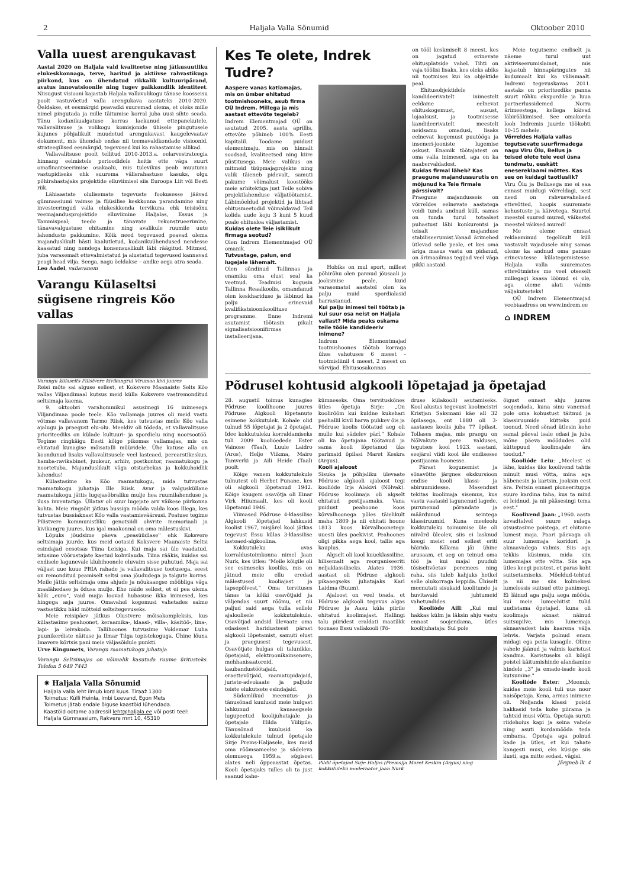2 Haljala Valla Sõnumid Oktoober 2010
Valla uuest arengukavast
Aastal 2020 on Haljala vald kvaliteetse ning jätkusuutliku elukeskkonnaga, terve, haritud ja aktiivse rahvastikuga piirkond, kus on ühendatud rikkalik kultuuripärand, avatus innovatsioonile ning tugev paikkondlik identiteet. Niisugust visiooni kajastab Haljala vallavolikogu tänase koosseisu poolt vastuvõetud valla arengukava aastateks 2010-2020. Öeldakse, et eesmärgid peavadki suuremad olema, et oleks mille nimel pingutada ja mille täitumise korral juba uusi sihte seada. Tänu kodanikualgatuse korras laekunud ettepanekutele, vallavalitsuse ja volikogu komisjonide ühisele pingutusele kujunes põhjalikult muudetud arengukavast kaugelevaatav dokument, mis ühendab endas nii teemavaldkondade visioonid, strateegilised eesmärgid, tegevused kui ka rahastamise allikad.
Vallavalitsuse poolt tellitud 2010-2013.a. eelarvestrateegia hinnang eelmistele perioodidele heitis ette väga suurt omafinantseerimise osakaalu, mis tulevikus peab muutuma vastupidiseks ehk suurema välisrahastuse kasuks, olgu põhirahastajaks projektide elluviimisel siis Euroopa Liit või Eesti riik.
Lähiaastate olulisemate tegevuste fookusesse jäävad gümnaasiumi vaimse ja füüsilise keskkonna parandamine ning investeeringud valla elukeskkonda tervikuna ehk teisisõnu veemajandusprojektide elluviimine Haljalas, Essus ja Tammispeal; teede ja tänavate rekonstrueerimine, tänavavalgustuse ehitamine ning avalikule ruumile uute lahenduste pakkumine. Kõik need tegevused peavad olema majanduslikult hästi kaalutletud, kodanikuühendused nendesse kaasatud ning nendega konsensuslikult läbi räägitud. Mitmed, juba varasemalt ettevalmistatud ja alustatud tegevused kannavad peagi head vilja. Seega, nagu öeldakse – andke aega atra seada.
Leo Aadel, vallavanem
Varangu Külaseltsi sügisene ringreis Kõo vallas
Varangu külaselts Pilistvere kivikangrul Virumaa kivi juures
Reisi mõte sai alguse sellest, et Koksvere Maanaiste Selts Kõo vallas Viljandimaal kutsus meid külla Koksvere vastremonditud seltsimaja kaema.
9. oktoobri varahommikul asusimegi 16 inimesega Viljandimaa poole teele. Kõo vallamaja juures oli meid vastu võtmas vallavanem Tarmo Riisk, kes tutvustas meile Kõo valla ajalugu ja praegust elu-olu. Meeldiv oli tõdeda, et vallavalitsuse prioriteediks on külade kultuuri- ja spordielu ning noorsootöö. Tegime ringkäigu Eesti kõige pikemas vallamajas, mis on ehitatud kunagise mõisatalli müüridele. Ühe katuse alla on koondunud lisaks vallavalitsusele veel lasteaed, perearstikeskus, hamba-ravikabinet, juuksur, arhiiv, postkontor, raamatukogu ja noortetuba. Majanduslikult väga otstarbekas ja kokkuhoidlik lahendus!
Külastasime ka Kõo raamatukogu, mida tutvustas raamatukogu juhataja Ille Riisk. Avar ja valgusküllane raamatukogu jättis lugejasõbraliku mulje hea ruumilahenduse ja ilusa inventariga. Üllatav oli suur lugejate arv väikese piirkonna kohta. Meie ringsõit jätkus bussiga mööda valda koos Illega, kes tutvustas bussiaknast Kõo valla vaatamisväärsusi. Peatuse tegime Pilistvere kommunistliku genotsiidi ohvrite memoriaali ja kivikangru juures, kus igal maakonnal on oma mälestuskivi.
Lõpuks jõudsime päeva „peasüüdlase" ehk Koksvere seltsimaja juurde, kus meid ootasid Koksvere Maanaiste Seltsi esindajad eesotsas Tiina Leisiga. Kui maja sai üle vaadatud, istusime võõrustajate kaetud kohvilauda. Tiina rääkis, kuidas sai endisele lagunevale klubihoonele eluvaim sisse puhutud. Maja sai väljast uue kuue PRIA rahade ja vallavalitsuse toetusega, seest on remonditud peamiselt seltsi oma jõududega ja talgute korras. Meile jättis seltsimaja oma ahjude ja nõukaaegse mööbliga väga maalähedase ja õdusa mulje. Ehe näide sellest, et ei pea olema kõik „euro", vaid majja loovad hubasuse ikka inimesed, kes hingega asja juures. Omavahel kogemusi vahetades saime vastastikku häid mõtteid seltsitegevuseks.
Meie reisipäev jätkus Olustvere mõisakompleksis, kus külastasime peahoonet, keraamika-, klaasi-, villa-, käsitöö-, lina-, lapi- ja leivakoda. Tallihoones tutvusime Voldemar Luha puunikerdiste näituse ja Ilmar Tilga topistekoguga. Ühine lõuna Imavere kõrtsis pani meie väljasõidule punkti.
Urve Kingumets, Varangu raamatukogu juhataja
Varangu Seltsimajas on võimalik kasutada ruume üritusteks. Telefon 5 649 7443
✷ Haljala Valla Sõnumid
Haljala valla leht ilmub kord kuus. Tiraaž 1300
Toimetus: Külli Heinla, Imbi Leevand, Egon Mets
Toimetus jätab endale õiguse kaastöid lühendada.
Kaastöid ootame aadressil leht@haljala.ee või posti teel: Haljala Gümnaasium, Rakvere mnt 10, 45310
Kes Te olete, Indrek Tudre?
Aaspere vanas katlamajas, mis on ümber ehitatud tootmishooneks, asub firma OÜ Indrem. Millega ja mis aastast ettevõte tegeleb?
Indrem Elementmajad OÜ on asutatud 2005. aasta aprillis, ettevõte põhineb 100% Eesti kapitalil. Toodame puidust elementmaju, mis on hinnalt soodsad, kvaliteetsed ning kiire püstitusega. Meie valikus on mitmeid tüüpmajaprojekte ning valik täieneb pidevalt, samuti pakume võimalust koostööks meie arhitektiga just Teile sobiva projektlahenduse väljatöötamist. Läbimõeldud projektid ja lihtsad ehitusmeetodid võimaldavad Teil kolida uude koju 3 kuni 5 kuud peale ehitusloa väljastamist.
Kuidas olete Teie isiklikult firmaga seotud?
Olen Indrem Elementmajad OÜ omanik.
Tutvustage, palun, end lugejale lähemalt.
Olen sündinud Tallinnas ja enamiku oma elust seal ka veetnud. Teadmisi kogusin Tallinna Reaalkoolis, omandanud olen keskhariduse ja läbinud ka palju erinevaid kvalifikatsioonikoolituse programme. Enne Indremi asutamist töötasin pikalt signalisatsioonifirmas installeerijana.
Hobiks on mul sport, millest põhirõhu olen pannud jõusaali ja jooksmise peale, kuid varasematel aastatel olen ka palju muid spordialasid harrastanud.
Kui palju inimesi teil töötab ja kui suur osa neist on Haljala vallast? Mida peaks oskama teile tööle kandideeriv inimene?
Indrem Elementmajad tootmishoones töötab korraga ühes vahetuses 6 meest – tootmisliinil 4 meest, 2 meest on värvijad. Ehitusosakonnas
on tööl keskmiselt 8 meest, kes on jagatud erinevate ehitusplatside vahel. Tihti on vaja töölisi lisaks, kes oleks abiks nii tootmises kui ka objektide peal.
Ehitusobjektidele kandideerivatelt inimestelt eeldame eelnevat ehituskogemust, ausust, lojaalsust, ja tootmisesse kandideerivatelt meestelt neidsamu omadusi, lisaks eelnevat kogemust puutööga ja inseneri-jooniste lugemise oskust. Enamik töötajatest on oma valla inimesed, aga on ka naabervaldadest.
Kuidas firmal läheb? Kas praegune majandussurutis on mõjunud ka Teie firmale pärssivalt?
Praegune majandusseis on võrreldes eelnevate aastatega veidi tunda andnud küll, samas on tunda turul totaalset puhastust läbi konkurentsi ja teisalt majanduse stabiliseerumist.Vanad ärimehed ütlevad selle peale, et kes oma äriga masus vastu on pidanud, on ärimaailmas tegijad veel väga pikki aastaid.
Meie tegutseme endiselt ja näeme turul uut aktiviseerumislainet, mis kajastub hinnapäringutes nii kodumaalt kui ka välismaalt. Indremi tegevuskavas 2011. aastaks on prioriteediks panna suurt rõhku ekspordile ja luua partnerlussidemed Norra ärimeestega, kellega käivad läbirääkimised. See omakorda loob Indremis juurde töökohti 10-15 mehele.
Võrreldes Haljala vallas tegutsevate suurfirmadega nagu Viru Õlu, Bellus ja teised olete teie veel üsna tundmatu, eeskätt enesereklaami mõttes. Kas see on kuidagi taotluslik?
Viru Õlu ja Bellusega me ei saa ennast muidugi võrreldagi, sest need on rahvusvahelised ettevõtted, hoopis suuremate kohustuste ja käivetega. Suurtel meestel suured mured, väikestel meestel väiksed mured!
Me oleme ennast reklaaminud tegelikult küll vastavalt vajadusele ning samas oleme ka andnud oma panuse erinevatesse külategemistesse. Haljala valla suuremates ettevõtmistes me veel otseselt millegagi kaasa löönud ei ole, aga oleme alati valmis väljakutseteks!
OÜ Indrem Elementmajad veebiaadress on www.indrem.ee
⌂ INDREM
Põdrusel kohtusid algkooli lõpetajad ja õpetajad
28. augustil toimus kunagise Põdruse koolihoone juures Põdruse Algkooli lõpetanute esimene kokkutulek. Kohale olid tulnud 55 lõpetajat ja 2 õpetajat. Idee kokkutuleku korraldamiseks tuli 2009 koolióedede Ester Vainose (Taal), Luule Laidro (Aros), Helje Viikma, Maire Tamverki ja Aili Heide (Taal) poolt.
Kõige vanem kokkutulekule tulnutest oli Herbet Punane, kes oli algkooli lõpetanud 1942. Kõige kaugem osavõtja oli Einar Virk Hiiumaalt, kes oli kooli lõpetanud 1946.
Viimased Põdruse 4-klassilise Algkooli lõpetajad lahkusid koolist 1967, misjärel kool jätkas tegevust Essu külas 3-klassilise lasteaed-algkoolina.
Kokkutuleku avas korraldustoimkonna nimel Jaan Nurk, kes ütles: "Meile kõigile oli see esimeseks kooliks, mis on jätnud meie ellu eredad mälestused kooliajast ja lapsepõlvest." Oma tervituses tänas ta kõiki osavõtjaid ja väljendas suurt rõõmu, et nii paljud said aega tulla sellele ajaloolisele kokkutulekule. Osavõtjad andsid ülevaate oma edasisest haridusteest pärast algkooli lõpetamist, samuti elust ja praegusest tegevusest. Osavõtjate hulgas oli talunikke, õpetajaid, elektroonikainsenere, mehhanisaatoreid, kaubandustöötajaid, eraettevõtjaid, raamatupidajaid, juriste-advokaate ja paljude teiste elukutsete esindajaid.
Südamlikud meenutus- ja tänusõnad kuulusid meie hulgast lahkunud kauaaegsele lugupeetud koolijuhatajale ja õpetajale Hilda Viilipile. Tänusõnad kuulusid ka kokkutulekule tulnud õpetajale Sirje Prems-Haljasele, kes meid oma rõõmsameelse ja sädeleva olemusega 1959.a. sügisest alates neli õppeaastat õpetas. Kooli õpetajaks tulles oli ta just saanud kahe-
kümneseks. Oma tervituskõnes ütles õpetaja Sirje: „On koolirõõm kui kuldne kukehari paehallil kivil harva puhkev õis ja Põdruse koolis töötatud aeg oli mulle kui sädelev pärl." Kohale oli ka õpetajana töötanud ja sama kooli lõpetanud üks parimaid õpilasi Maret Keskra (Argus).
Kooli ajaloost
Sisuka ja põhjaliku ülevaate Põdruse algkooli ajaloost tegi koolióde Irja Alakivi (Nõlvak). Põdruse koolimaja oli algselt ehitatud postijaamaks. Vana puidust peahoone koos kõrvalhoonega põles täielikult maha 1809 ja nii ehitati hoone 1813 koos kõrvalhoonetega uuesti üles paekivist. Peahoones oligi pikka aega kool, tallis aga kauplus.
Algselt oli kool kuueklassiline, hilisemalt aga reorganiseeriti neljaklassiliseks. Alates 1936. aastast oli Põdruse algkooli pikaaegseks juhatajaks Karl Laidma (Buum).
Ajaloost on veel teada, et Põdruse algkooli tegevus algas Põdruse ja Aasu küla piirile ehitatud koolimajast. Hallingi talu piiridest eraldati maatükk toonase Essu vallakooli (Pô-
druse külakooli) asutamiseks. Kool alustas tegevust koolmeistri Kristjan Saksmani käe all 32 õpilasega, ent 1880 oli 3-aastases koolis juba 77 õpilast. Tollases majas, mis praegu on Nõlvakute pere valduses, tegutses kool 1923. aastani, seejärel viidi kool üle endisesse postijaama hoonesse.
Pärast kogunemist ja sõnavõtte järgnes ekskursioon endise kooli klassi- ja abiruumidesse. Masendust tekitas koolimaja sisemus, kus vastu vaatasid lagunenud lagede, purunenud põrandate ja määrdunud seintega klassiruumid. Kuna meeleolu kokkutuleku toimumise üle oli niivõrd üleolev, siis ei lasknud keegi meist end sellest eriti häirida. Kõlama jäi ühine arusaam, et aeg on teinud oma töö ja kui majal puudub tõsiseltvõetav peremees ning raha, siis tuleb kahjuks hetkel selle olukorraga leppida. Ühiselt meenutati sisukaid koolitunde ja huvitavaid juhtumeid vahetundides.
Koolióde Aili: „Kui mul hakkas külm ja läksin ahju vastu ennast soojendama, ütles koolijuhataja: Sul pole
Pildil õpetajad Sirje Haljas (Prems)ja Maret Keskra (Argus) ning kokkutuleku moderaator Jaan Nurk
õigust ennast ahju juures soojendada, kuna sinu vanemad pole oma kohustust täitnud ja klassiruumide kütteks puid toonud. Need sõnad ütlesin kohe samal päeval isale edasi ja juba mõne päeva möödudes olid küttepuud koolimajale ära toodud."
Koolióde Leiu: „Meelest ei lähe, kuidas üks koolivend tahtis minult musi võtta, mina aga häbenesin ja kartsin, jooksin eest ära. Peitsin ennast pioneerituppa suure kardina taha, kus ta mind ei leidnud, ja nii pääsesingi tema eest."
Koolivend Jaan: „1960. aasta kevadtalvel suure sulaga otsustasime poistega, et ehitame lumest maja. Paari päevaga oli suur lumemaja koridori ja aknaavadega valmis. Siis aga tekkis küsimus, mida siin lumemajas ette võtta. Siis aga ütles keegi poistest, et paras koht suitsetamiseks. Mõeldud-tehtud ja nii me siis kolmekesi lumelossis suitsud ette panimegi. Ei läinud aga palju aega mööda, kui meie lumeehitist tulid uudistama õpetajad, kuna oli koolimaja aknast näinud suitsupilve, mis lumemaja aknaavadest laia kaarena välja lehvis. Varjata polnud enam midagi ega peita kusagile. Olime vahele jäänud ja valmis karistust kandma. Karistuseks oli kõigil poistel käitumishinde alandamine hindele „3" ja emade-isade kooli kutsumine."
Koolióde Ester: „Meenub, kuidas meie kooli tuli uus noor naisõpetaja. Kena, armas inimene oli. Neljanda klassi poisid hakkasid teda kohe piirama ja tahtsid musi võtta. Õpetaja suruti riidehoius kapi ja seina vahele ning asuti kordamööda teda embama. Õpetaja aga polnud kade ja ütles, et kui tahate kangesti musi, eks küsige siis ilusti, aga mitte sedasi, vägisi.
Järgneb lk. 4